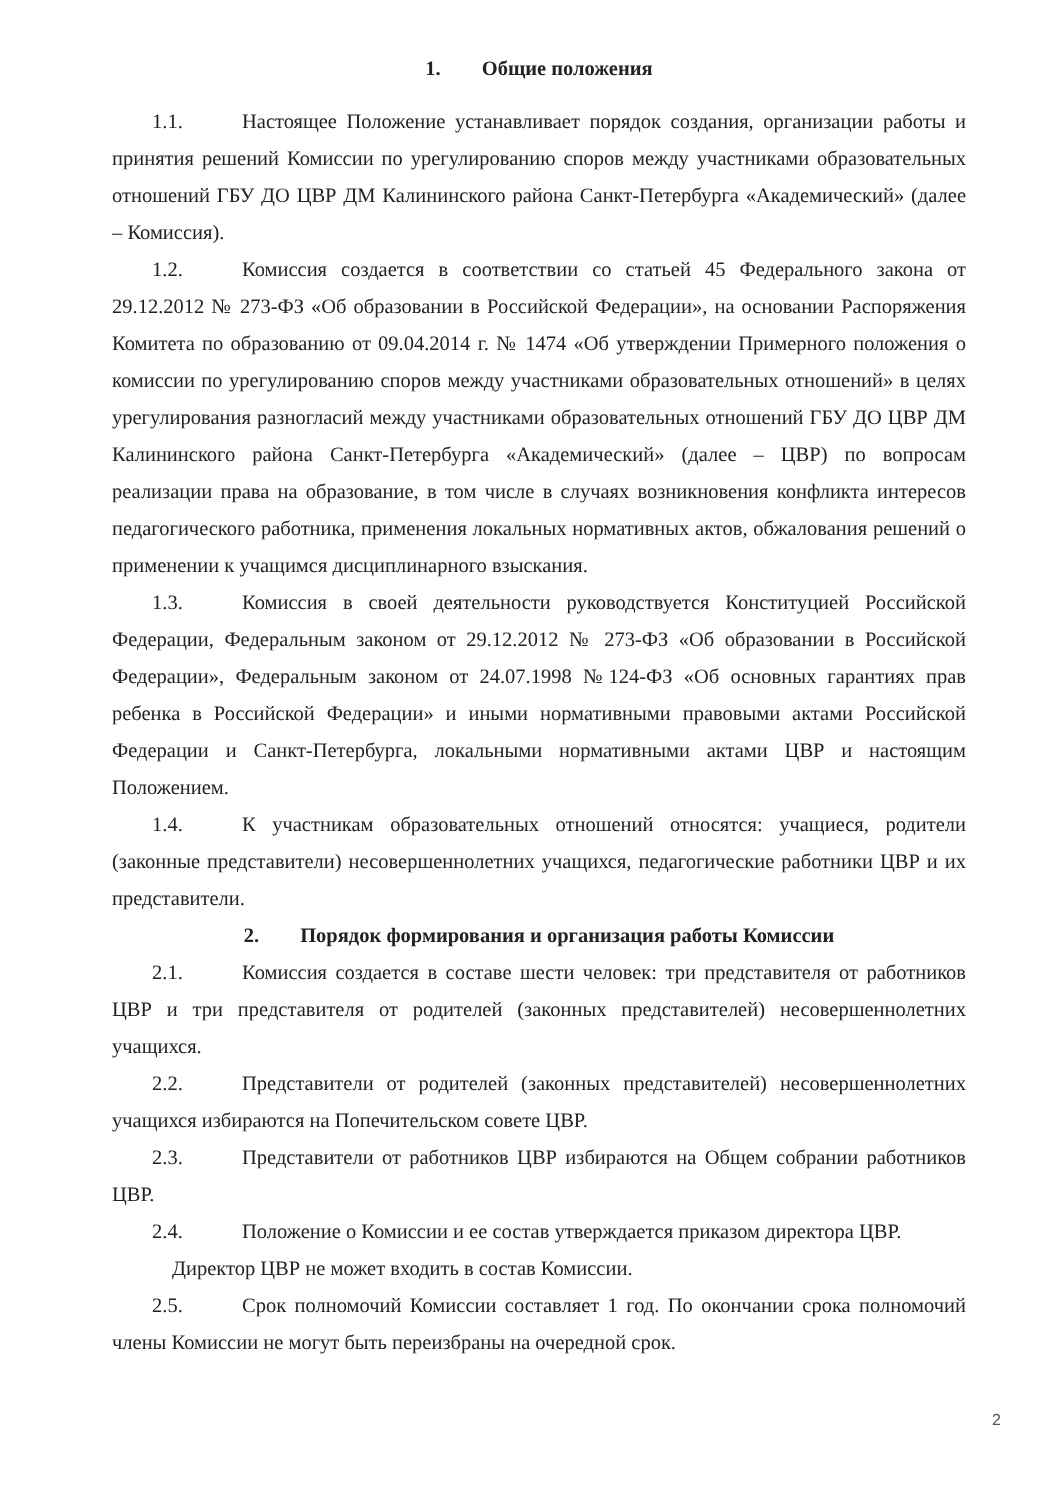1. Общие положения
1.1. Настоящее Положение устанавливает порядок создания, организации работы и принятия решений Комиссии по урегулированию споров между участниками образовательных отношений ГБУ ДО ЦВР ДМ Калининского района Санкт-Петербурга «Академический» (далее – Комиссия).
1.2. Комиссия создается в соответствии со статьей 45 Федерального закона от 29.12.2012 № 273-ФЗ «Об образовании в Российской Федерации», на основании Распоряжения Комитета по образованию от 09.04.2014 г. № 1474 «Об утверждении Примерного положения о комиссии по урегулированию споров между участниками образовательных отношений» в целях урегулирования разногласий между участниками образовательных отношений ГБУ ДО ЦВР ДМ Калининского района Санкт-Петербурга «Академический» (далее – ЦВР) по вопросам реализации права на образование, в том числе в случаях возникновения конфликта интересов педагогического работника, применения локальных нормативных актов, обжалования решений о применении к учащимся дисциплинарного взыскания.
1.3. Комиссия в своей деятельности руководствуется Конституцией Российской Федерации, Федеральным законом от 29.12.2012 № 273-ФЗ «Об образовании в Российской Федерации», Федеральным законом от 24.07.1998 №124-ФЗ «Об основных гарантиях прав ребенка в Российской Федерации» и иными нормативными правовыми актами Российской Федерации и Санкт-Петербурга, локальными нормативными актами ЦВР и настоящим Положением.
1.4. К участникам образовательных отношений относятся: учащиеся, родители (законные представители) несовершеннолетних учащихся, педагогические работники ЦВР и их представители.
2. Порядок формирования и организация работы Комиссии
2.1. Комиссия создается в составе шести человек: три представителя от работников ЦВР и три представителя от родителей (законных представителей) несовершеннолетних учащихся.
2.2. Представители от родителей (законных представителей) несовершеннолетних учащихся избираются на Попечительском совете ЦВР.
2.3. Представители от работников ЦВР избираются на Общем собрании работников ЦВР.
2.4. Положение о Комиссии и ее состав утверждается приказом директора ЦВР.
Директор ЦВР не может входить в состав Комиссии.
2.5. Срок полномочий Комиссии составляет 1 год. По окончании срока полномочий члены Комиссии не могут быть переизбраны на очередной срок.
2